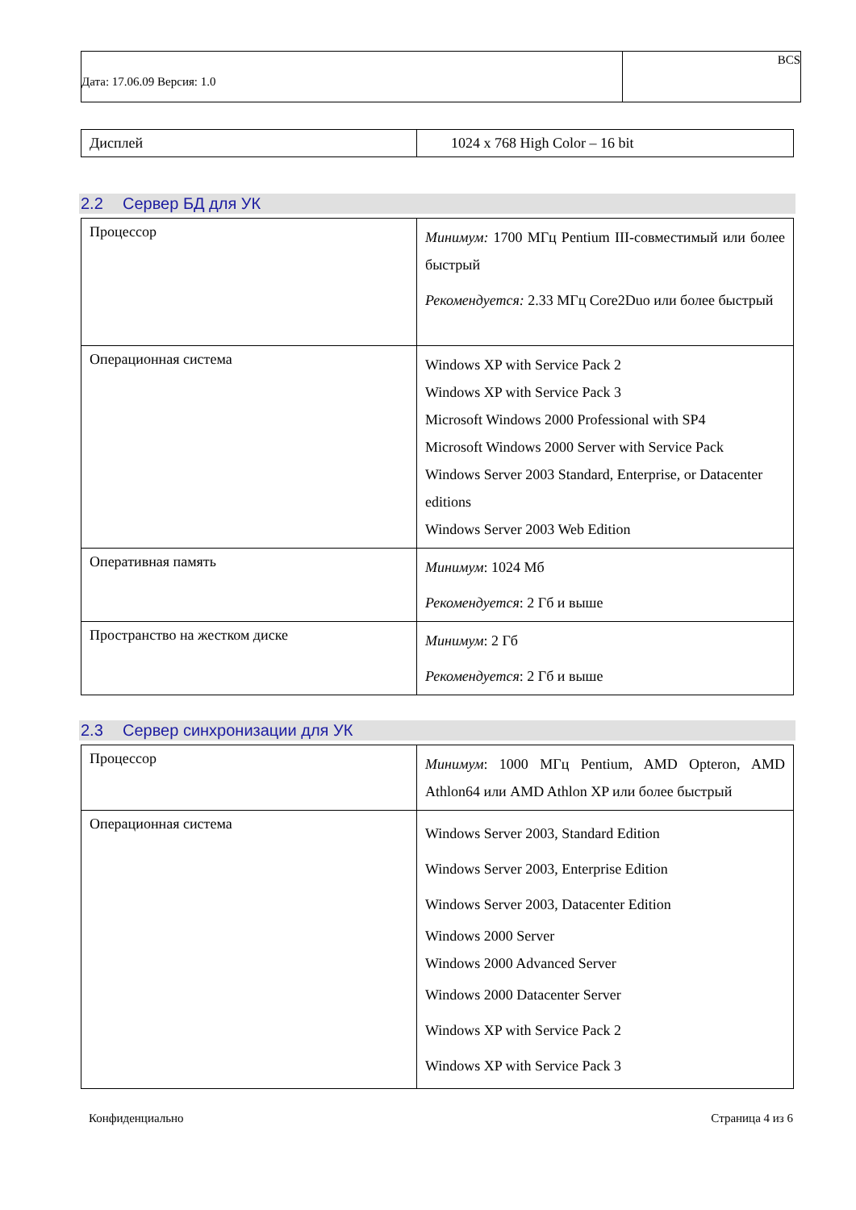| Дата: 17.06.09 Версия: 1.0 | BCS |
| Дисплей | 1024 x 768 High Color – 16 bit |
2.2 Сервер БД для УК
| Процессор | Минимум: 1700 МГц Pentium III-совместимый или более быстрый Рекомендуется: 2.33 МГц Core2Duo или более быстрый |
| Операционная система | Windows XP with Service Pack 2 Windows XP with Service Pack 3 Microsoft Windows 2000 Professional with SP4 Microsoft Windows 2000 Server with Service Pack Windows Server 2003 Standard, Enterprise, or Datacenter editions Windows Server 2003 Web Edition |
| Оперативная память | Минимум : 1024 Мб Рекомендуется : 2 Гб и выше |
| Пространство на жестком диске | Минимум : 2 Гб Рекомендуется : 2 Гб и выше |
2.3 Сервер синхронизации для УК
| Процессор | Минимум : 1000 МГц Pentium, AMD Opteron, AMD Athlon64 или AMD Athlon XP или более быстрый |
| Операционная система | Windows Server 2003, Standard Edition Windows Server 2003, Enterprise Edition Windows Server 2003, Datacenter Edition Windows 2000 Server Windows 2000 Advanced Server Windows 2000 Datacenter Server Windows XP with Service Pack 2 Windows XP with Service Pack 3 |
Конфиденциально Страница 4 из 6